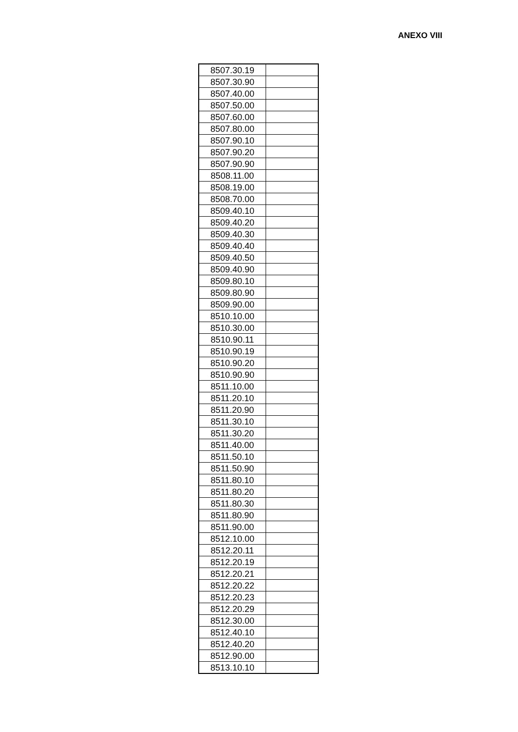ANEXO VIII
| 8507.30.19 | |
| 8507.30.90 | |
| 8507.40.00 | |
| 8507.50.00 | |
| 8507.60.00 | |
| 8507.80.00 | |
| 8507.90.10 | |
| 8507.90.20 | |
| 8507.90.90 | |
| 8508.11.00 | |
| 8508.19.00 | |
| 8508.70.00 | |
| 8509.40.10 | |
| 8509.40.20 | |
| 8509.40.30 | |
| 8509.40.40 | |
| 8509.40.50 | |
| 8509.40.90 | |
| 8509.80.10 | |
| 8509.80.90 | |
| 8509.90.00 | |
| 8510.10.00 | |
| 8510.30.00 | |
| 8510.90.11 | |
| 8510.90.19 | |
| 8510.90.20 | |
| 8510.90.90 | |
| 8511.10.00 | |
| 8511.20.10 | |
| 8511.20.90 | |
| 8511.30.10 | |
| 8511.30.20 | |
| 8511.40.00 | |
| 8511.50.10 | |
| 8511.50.90 | |
| 8511.80.10 | |
| 8511.80.20 | |
| 8511.80.30 | |
| 8511.80.90 | |
| 8511.90.00 | |
| 8512.10.00 | |
| 8512.20.11 | |
| 8512.20.19 | |
| 8512.20.21 | |
| 8512.20.22 | |
| 8512.20.23 | |
| 8512.20.29 | |
| 8512.30.00 | |
| 8512.40.10 | |
| 8512.40.20 | |
| 8512.90.00 | |
| 8513.10.10 | |